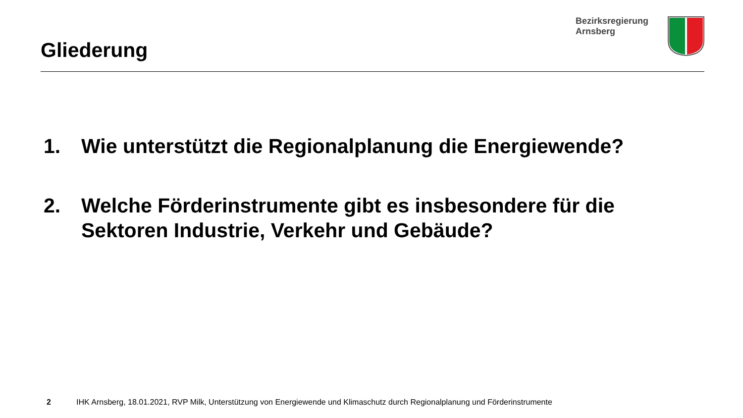Gliederung
Bezirksregierung
Arnsberg
1. Wie unterstützt die Regionalplanung die Energiewende?
2. Welche Förderinstrumente gibt es insbesondere für die Sektoren Industrie, Verkehr und Gebäude?
2 IHK Arnsberg, 18.01.2021, RVP Milk, Unterstützung von Energiewende und Klimaschutz durch Regionalplanung und Förderinstrumente